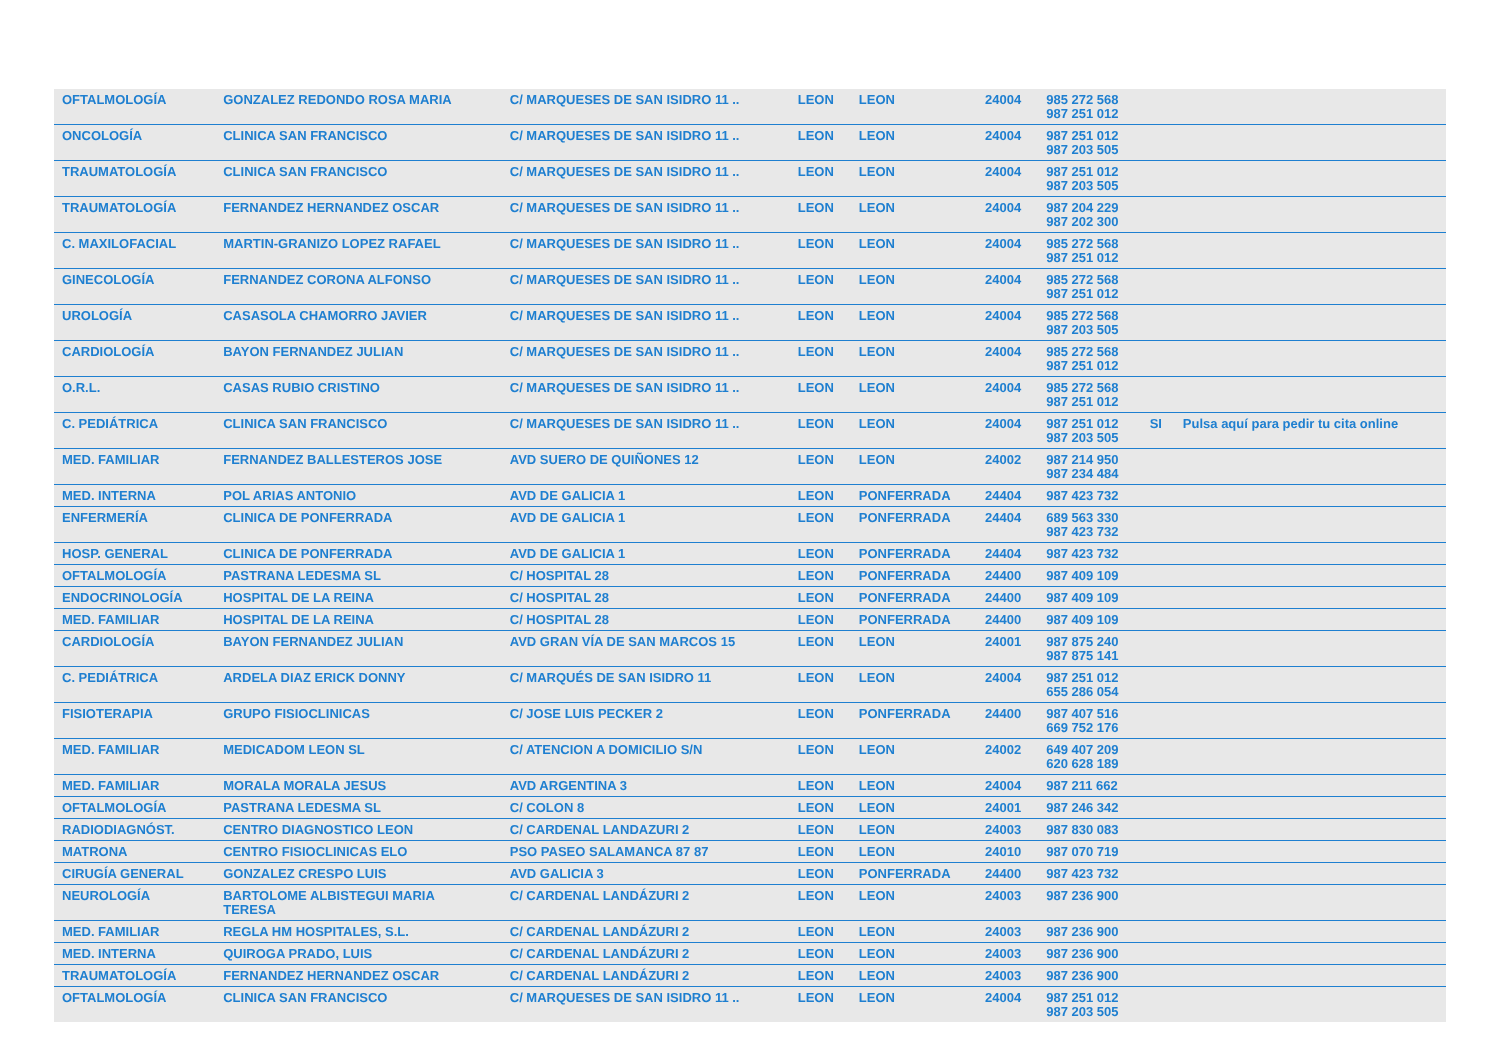| OFTALMOLOGÍA | GONZALEZ REDONDO ROSA MARIA | C/ MARQUESES DE SAN ISIDRO 11 .. | LEON | LEON | 24004 | 985 272 568 987 251 012 | | |
| ONCOLOGÍA | CLINICA SAN FRANCISCO | C/ MARQUESES DE SAN ISIDRO 11 .. | LEON | LEON | 24004 | 987 251 012 987 203 505 | | |
| TRAUMATOLOGÍA | CLINICA SAN FRANCISCO | C/ MARQUESES DE SAN ISIDRO 11 .. | LEON | LEON | 24004 | 987 251 012 987 203 505 | | |
| TRAUMATOLOGÍA | FERNANDEZ HERNANDEZ OSCAR | C/ MARQUESES DE SAN ISIDRO 11 .. | LEON | LEON | 24004 | 987 204 229 987 202 300 | | |
| C. MAXILOFACIAL | MARTIN-GRANIZO LOPEZ RAFAEL | C/ MARQUESES DE SAN ISIDRO 11 .. | LEON | LEON | 24004 | 985 272 568 987 251 012 | | |
| GINECOLOGÍA | FERNANDEZ CORONA ALFONSO | C/ MARQUESES DE SAN ISIDRO 11 .. | LEON | LEON | 24004 | 985 272 568 987 251 012 | | |
| UROLOGÍA | CASASOLA CHAMORRO JAVIER | C/ MARQUESES DE SAN ISIDRO 11 .. | LEON | LEON | 24004 | 985 272 568 987 203 505 | | |
| CARDIOLOGÍA | BAYON FERNANDEZ JULIAN | C/ MARQUESES DE SAN ISIDRO 11 .. | LEON | LEON | 24004 | 985 272 568 987 251 012 | | |
| O.R.L. | CASAS RUBIO CRISTINO | C/ MARQUESES DE SAN ISIDRO 11 .. | LEON | LEON | 24004 | 985 272 568 987 251 012 | | |
| C. PEDIÁTRICA | CLINICA SAN FRANCISCO | C/ MARQUESES DE SAN ISIDRO 11 .. | LEON | LEON | 24004 | 987 251 012 987 203 505 | SI | Pulsa aquí para pedir tu cita online |
| MED. FAMILIAR | FERNANDEZ BALLESTEROS JOSE | AVD SUERO DE QUIÑONES 12 | LEON | LEON | 24002 | 987 214 950 987 234 484 | | |
| MED. INTERNA | POL ARIAS ANTONIO | AVD DE GALICIA 1 | LEON | PONFERRADA | 24404 | 987 423 732 | | |
| ENFERMERÍA | CLINICA DE PONFERRADA | AVD DE GALICIA 1 | LEON | PONFERRADA | 24404 | 689 563 330 987 423 732 | | |
| HOSP. GENERAL | CLINICA DE PONFERRADA | AVD DE GALICIA 1 | LEON | PONFERRADA | 24404 | 987 423 732 | | |
| OFTALMOLOGÍA | PASTRANA LEDESMA SL | C/ HOSPITAL 28 | LEON | PONFERRADA | 24400 | 987 409 109 | | |
| ENDOCRINOLOGÍA | HOSPITAL DE LA REINA | C/ HOSPITAL 28 | LEON | PONFERRADA | 24400 | 987 409 109 | | |
| MED. FAMILIAR | HOSPITAL DE LA REINA | C/ HOSPITAL 28 | LEON | PONFERRADA | 24400 | 987 409 109 | | |
| CARDIOLOGÍA | BAYON FERNANDEZ JULIAN | AVD GRAN VÍA DE SAN MARCOS 15 | LEON | LEON | 24001 | 987 875 240 987 875 141 | | |
| C. PEDIÁTRICA | ARDELA DIAZ ERICK DONNY | C/ MARQUÉS DE SAN ISIDRO 11 | LEON | LEON | 24004 | 987 251 012 655 286 054 | | |
| FISIOTERAPIA | GRUPO FISIOCLINICAS | C/ JOSE LUIS PECKER 2 | LEON | PONFERRADA | 24400 | 987 407 516 669 752 176 | | |
| MED. FAMILIAR | MEDICADOM LEON SL | C/ ATENCION A DOMICILIO S/N | LEON | LEON | 24002 | 649 407 209 620 628 189 | | |
| MED. FAMILIAR | MORALA MORALA JESUS | AVD ARGENTINA 3 | LEON | LEON | 24004 | 987 211 662 | | |
| OFTALMOLOGÍA | PASTRANA LEDESMA SL | C/ COLON 8 | LEON | LEON | 24001 | 987 246 342 | | |
| RADIODIAGNÓST. | CENTRO DIAGNOSTICO LEON | C/ CARDENAL LANDAZURI 2 | LEON | LEON | 24003 | 987 830 083 | | |
| MATRONA | CENTRO FISIOCLINICAS ELO | PSO PASEO SALAMANCA 87 87 | LEON | LEON | 24010 | 987 070 719 | | |
| CIRUGÍA GENERAL | GONZALEZ CRESPO LUIS | AVD GALICIA 3 | LEON | PONFERRADA | 24400 | 987 423 732 | | |
| NEUROLOGÍA | BARTOLOME ALBISTEGUI MARIA TERESA | C/ CARDENAL LANDÁZURI 2 | LEON | LEON | 24003 | 987 236 900 | | |
| MED. FAMILIAR | REGLA HM HOSPITALES, S.L. | C/ CARDENAL LANDÁZURI 2 | LEON | LEON | 24003 | 987 236 900 | | |
| MED. INTERNA | QUIROGA PRADO, LUIS | C/ CARDENAL LANDÁZURI 2 | LEON | LEON | 24003 | 987 236 900 | | |
| TRAUMATOLOGÍA | FERNANDEZ HERNANDEZ OSCAR | C/ CARDENAL LANDÁZURI 2 | LEON | LEON | 24003 | 987 236 900 | | |
| OFTALMOLOGÍA | CLINICA SAN FRANCISCO | C/ MARQUESES DE SAN ISIDRO 11 .. | LEON | LEON | 24004 | 987 251 012 987 203 505 | | |